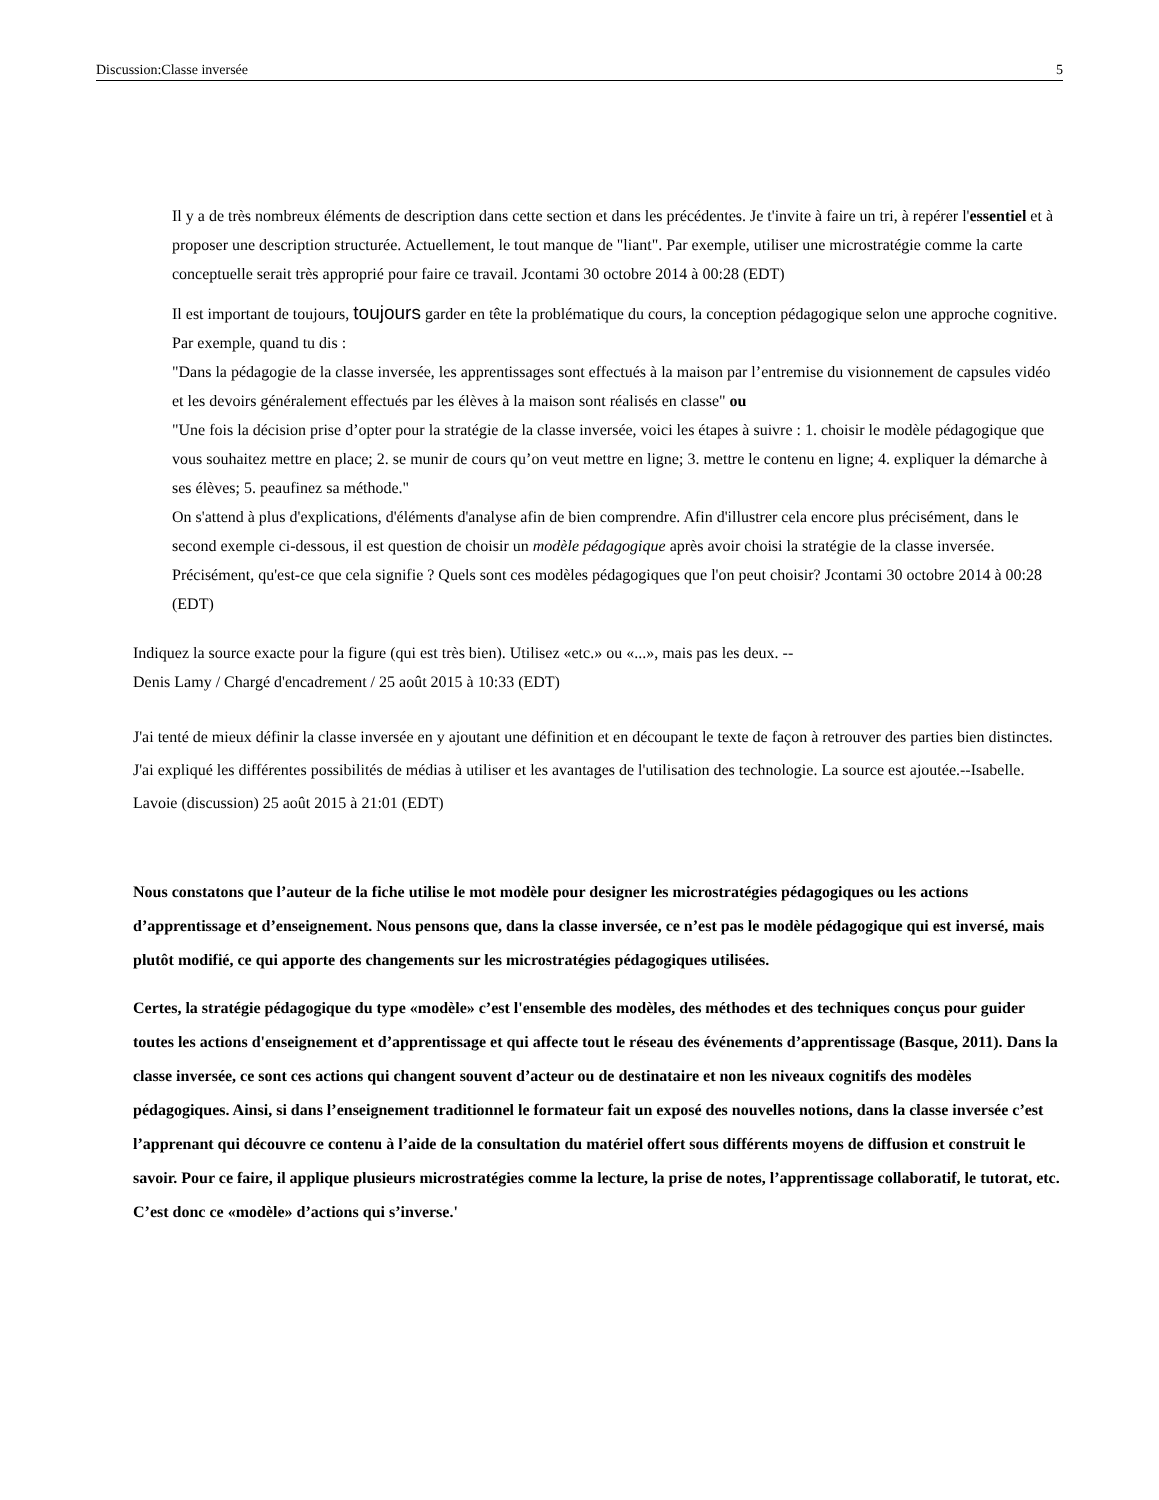Discussion:Classe inversée 5
Il y a de très nombreux éléments de description dans cette section et dans les précédentes. Je t'invite à faire un tri, à repérer l'essentiel et à proposer une description structurée. Actuellement, le tout manque de "liant". Par exemple, utiliser une microstratégie comme la carte conceptuelle serait très approprié pour faire ce travail. Jcontami 30 octobre 2014 à 00:28 (EDT)
Il est important de toujours, toujours garder en tête la problématique du cours, la conception pédagogique selon une approche cognitive. Par exemple, quand tu dis :
"Dans la pédagogie de la classe inversée, les apprentissages sont effectués à la maison par l’entremise du visionnement de capsules vidéo et les devoirs généralement effectués par les élèves à la maison sont réalisés en classe" ou
"Une fois la décision prise d’opter pour la stratégie de la classe inversée, voici les étapes à suivre : 1. choisir le modèle pédagogique que vous souhaitez mettre en place; 2. se munir de cours qu’on veut mettre en ligne; 3. mettre le contenu en ligne; 4. expliquer la démarche à ses élèves; 5. peaufinez sa méthode."
On s'attend à plus d'explications, d'éléments d'analyse afin de bien comprendre. Afin d'illustrer cela encore plus précisément, dans le second exemple ci-dessous, il est question de choisir un modèle pédagogique après avoir choisi la stratégie de la classe inversée. Précisément, qu'est-ce que cela signifie ? Quels sont ces modèles pédagogiques que l'on peut choisir? Jcontami 30 octobre 2014 à 00:28 (EDT)
Indiquez la source exacte pour la figure (qui est très bien). Utilisez «etc.» ou «...», mais pas les deux. --
Denis Lamy / Chargé d'encadrement / 25 août 2015 à 10:33 (EDT)
J'ai tenté de mieux définir la classe inversée en y ajoutant une définition et en découpant le texte de façon à retrouver des parties bien distinctes. J'ai expliqué les différentes possibilités de médias à utiliser et les avantages de l'utilisation des technologie. La source est ajoutée.--Isabelle. Lavoie (discussion) 25 août 2015 à 21:01 (EDT)
Nous constatons que l’auteur de la fiche utilise le mot modèle pour designer les microstratégies pédagogiques ou les actions d’apprentissage et d’enseignement. Nous pensons que, dans la classe inversée, ce n’est pas le modèle pédagogique qui est inversé, mais plutôt modifié, ce qui apporte des changements sur les microstratégies pédagogiques utilisées.
Certes, la stratégie pédagogique du type «modèle» c’est l'ensemble des modèles, des méthodes et des techniques conçus pour guider toutes les actions d'enseignement et d’apprentissage et qui affecte tout le réseau des événements d’apprentissage (Basque, 2011). Dans la classe inversée, ce sont ces actions qui changent souvent d’acteur ou de destinataire et non les niveaux cognitifs des modèles pédagogiques. Ainsi, si dans l’enseignement traditionnel le formateur fait un exposé des nouvelles notions, dans la classe inversée c’est l’apprenant qui découvre ce contenu à l’aide de la consultation du matériel offert sous différents moyens de diffusion et construit le savoir. Pour ce faire, il applique plusieurs microstratégies comme la lecture, la prise de notes, l’apprentissage collaboratif, le tutorat, etc. C’est donc ce «modèle» d’actions qui s’inverse.'